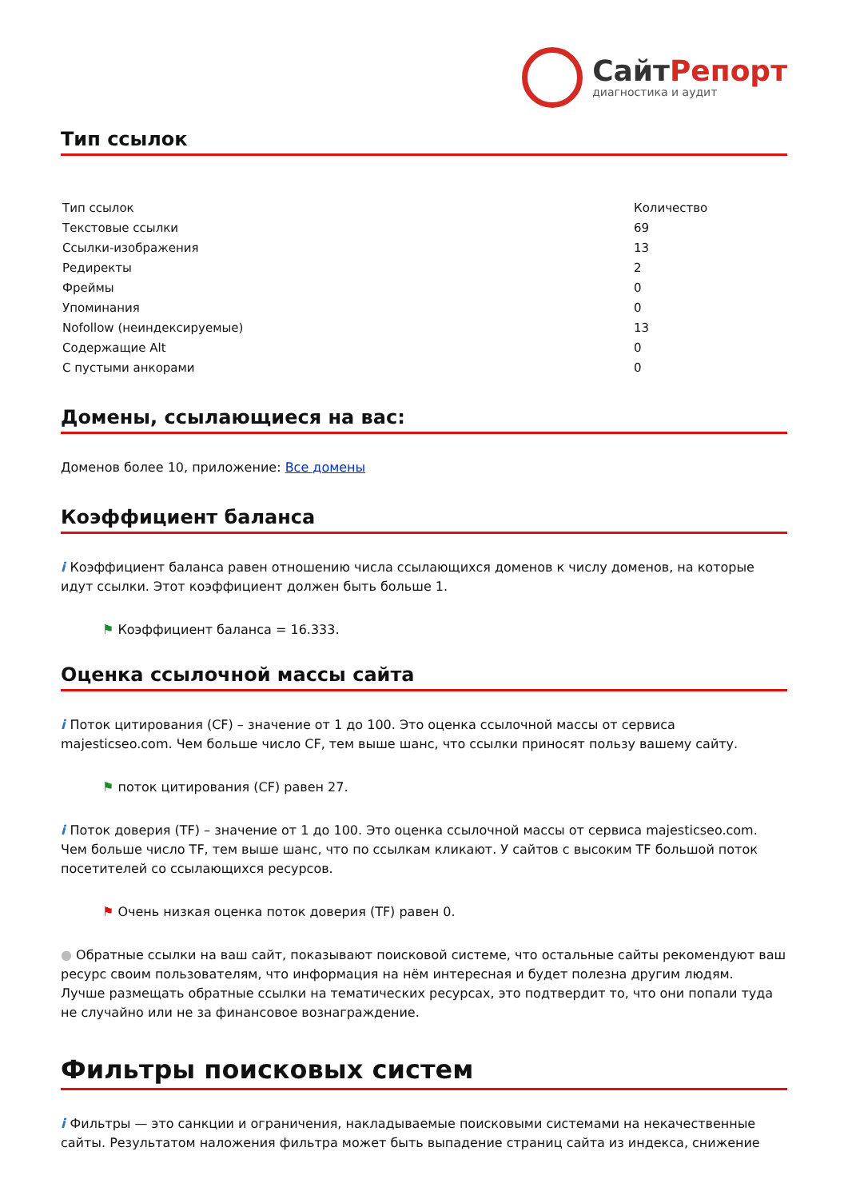СайтРепорт
диагностика и аудит
Тип ссылок
| Тип ссылок | Количество |
| Текстовые ссылки | 69 |
| Ссылки-изображения | 13 |
| Редиректы | 2 |
| Фреймы | 0 |
| Упоминания | 0 |
| Nofollow (неиндексируемые) | 13 |
| Содержащие Alt | 0 |
| С пустыми анкорами | 0 |
Домены, ссылающиеся на вас:
Доменов более 10, приложение: Все домены
Коэффициент баланса
i Коэффициент баланса равен отношению числа ссылающихся доменов к числу доменов, на которые идут ссылки. Этот коэффициент должен быть больше 1.
⚑ Коэффициент баланса = 16.333.
Оценка ссылочной массы сайта
i Поток цитирования (CF) – значение от 1 до 100. Это оценка ссылочной массы от сервиса majesticseo.com. Чем больше число CF, тем выше шанс, что ссылки приносят пользу вашему сайту.
⚑ поток цитирования (CF) равен 27.
i Поток доверия (TF) – значение от 1 до 100. Это оценка ссылочной массы от сервиса majesticseo.com. Чем больше число TF, тем выше шанс, что по ссылкам кликают. У сайтов с высоким TF большой поток посетителей со ссылающихся ресурсов.
⚑ Очень низкая оценка поток доверия (TF) равен 0.
● Обратные ссылки на ваш сайт, показывают поисковой системе, что остальные сайты рекомендуют ваш ресурс своим пользователям, что информация на нём интересная и будет полезна другим людям.
Лучше размещать обратные ссылки на тематических ресурсах, это подтвердит то, что они попали туда не случайно или не за финансовое вознаграждение.
Фильтры поисковых систем
i Фильтры — это санкции и ограничения, накладываемые поисковыми системами на некачественные сайты. Результатом наложения фильтра может быть выпадение страниц сайта из индекса, снижение